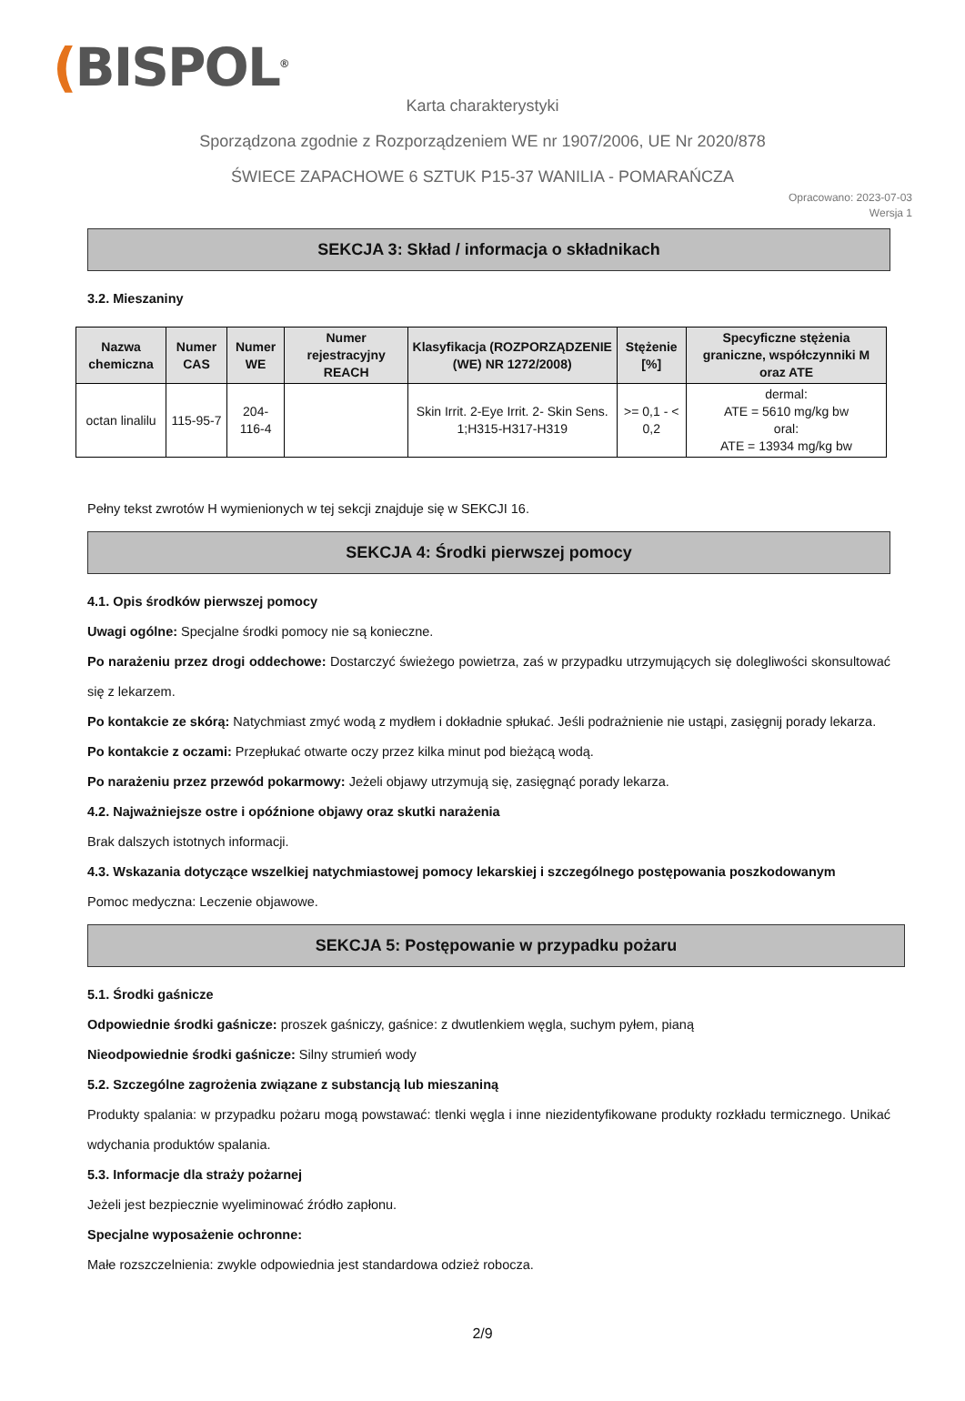(BISPOL<sup>®</sup>
Karta charakterystyki
Sporządzona zgodnie z Rozporządzeniem WE nr 1907/2006, UE Nr 2020/878
ŚWIECE ZAPACHOWE 6 SZTUK P15-37 WANILIA - POMARAŃCZA
Opracowano: 2023-07-03
Wersja 1
SEKCJA 3: Skład / informacja o składnikach
3.2. Mieszaniny
| Nazwa chemiczna | Numer CAS | Numer WE | Numer rejestracyjny REACH | Klasyfikacja (ROZPORZĄDZENIE (WE) NR 1272/2008) | Stężenie [%] | Specyficzne stężenia graniczne, współczynniki M oraz ATE |
| --- | --- | --- | --- | --- | --- | --- |
| octan linalilu | 115-95-7 | 204-116-4 | | Skin Irrit. 2-Eye Irrit. 2- Skin Sens. 1;H315-H317-H319 | >= 0,1 - < 0,2 | dermal: ATE = 5610 mg/kg bw oral: ATE = 13934 mg/kg bw |
Pełny tekst zwrotów H wymienionych w tej sekcji znajduje się w SEKCJI 16.
SEKCJA 4: Środki pierwszej pomocy
4.1. Opis środków pierwszej pomocy
Uwagi ogólne: Specjalne środki pomocy nie są konieczne.
Po narażeniu przez drogi oddechowe: Dostarczyć świeżego powietrza, zaś w przypadku utrzymujących się dolegliwości skonsultować się z lekarzem.
Po kontakcie ze skórą: Natychmiast zmyć wodą z mydłem i dokładnie spłukać. Jeśli podrażnienie nie ustąpi, zasięgnij porady lekarza.
Po kontakcie z oczami: Przepłukać otwarte oczy przez kilka minut pod bieżącą wodą.
Po narażeniu przez przewód pokarmowy: Jeżeli objawy utrzymują się, zasięgnąć porady lekarza.
4.2. Najważniejsze ostre i opóźnione objawy oraz skutki narażenia
Brak dalszych istotnych informacji.
4.3. Wskazania dotyczące wszelkiej natychmiastowej pomocy lekarskiej i szczególnego postępowania poszkodowanym
Pomoc medyczna: Leczenie objawowe.
SEKCJA 5: Postępowanie w przypadku pożaru
5.1. Środki gaśnicze
Odpowiednie środki gaśnicze: proszek gaśniczy, gaśnice: z dwutlenkiem węgla, suchym pyłem, pianą
Nieodpowiednie środki gaśnicze: Silny strumień wody
5.2. Szczególne zagrożenia związane z substancją lub mieszaniną
Produkty spalania: w przypadku pożaru mogą powstawać: tlenki węgla i inne niezidentyfikowane produkty rozkładu termicznego. Unikać wdychania produktów spalania.
5.3. Informacje dla straży pożarnej
Jeżeli jest bezpiecznie wyeliminować źródło zapłonu.
Specjalne wyposażenie ochronne:
Małe rozszczelnienia: zwykle odpowiednia jest standardowa odzież robocza.
2/9